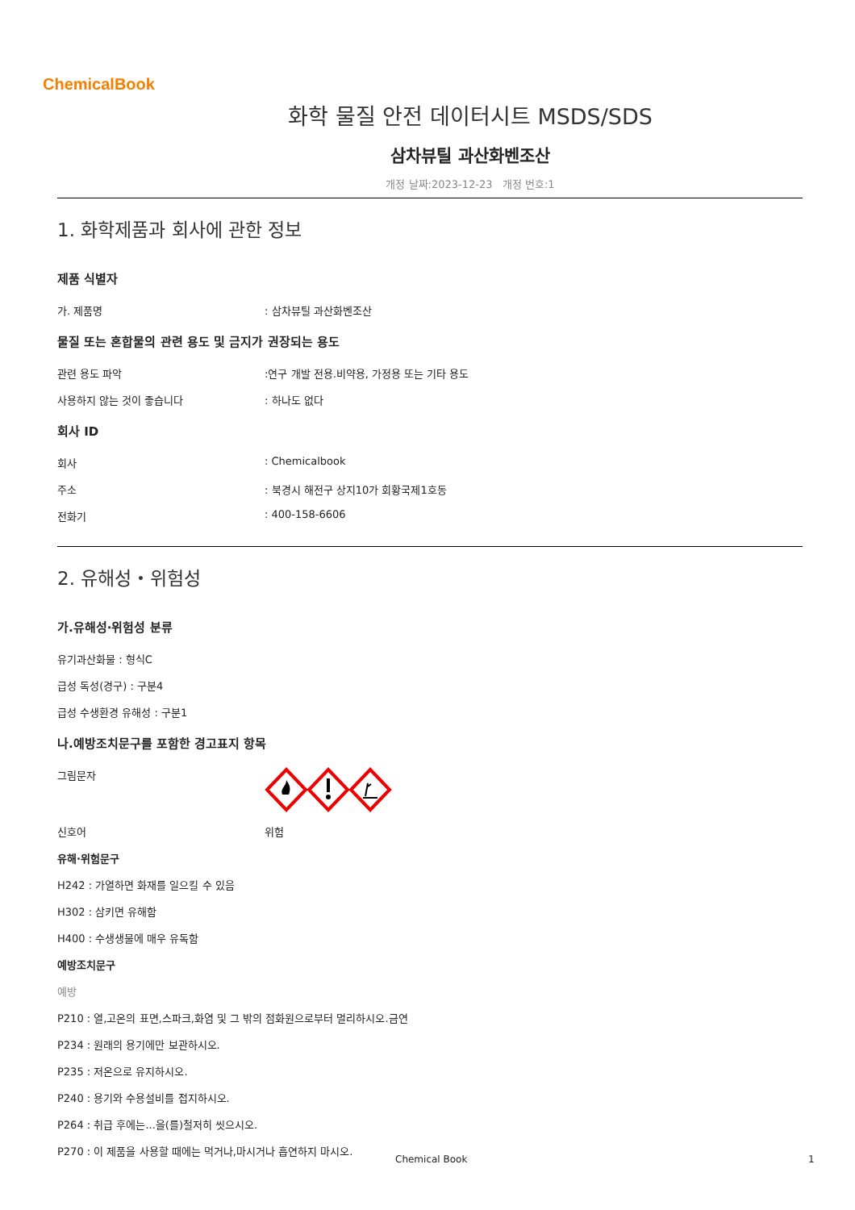ChemicalBook
화학 물질 안전 데이터시트 MSDS/SDS
삼차뷰틸 과산화벤조산
개정 날짜:2023-12-23 개정 번호:1
1. 화학제품과 회사에 관한 정보
제품 식별자
가. 제품명: 삼차뷰틸 과산화벤조산
물질 또는 혼합물의 관련 용도 및 금지가 권장되는 용도
관련 용도 파악:연구 개발 전용.비약용, 가정용 또는 기타 용도
사용하지 않는 것이 좋습니다: 하나도 없다
회사 ID
회사: Chemicalbook
주소: 북경시 해전구 상지10가 회황국제1호동
전화기: 400-158-6606
2. 유해성・위험성
가.유해성·위험성 분류
유기과산화물 : 형식C
급성 독성(경구) : 구분4
급성 수생환경 유해성 : 구분1
나.예방조치문구를 포함한 경고표지 항목
그림문자
신호어 위험
유해·위험문구
H242 : 가열하면 화재를 일으킬 수 있음
H302 : 삼키면 유해함
H400 : 수생생물에 매우 유독함
예방조치문구
예방
P210 : 열,고온의 표면,스파크,화염 및 그 밖의 점화원으로부터 멀리하시오.금연
P234 : 원래의 용기에만 보관하시오.
P235 : 저온으로 유지하시오.
P240 : 용기와 수용설비를 접지하시오.
P264 : 취급 후에는...을(를)철저히 씻으시오.
P270 : 이 제품을 사용할 때에는 먹거나,마시거나 흡연하지 마시오.
Chemical Book 1